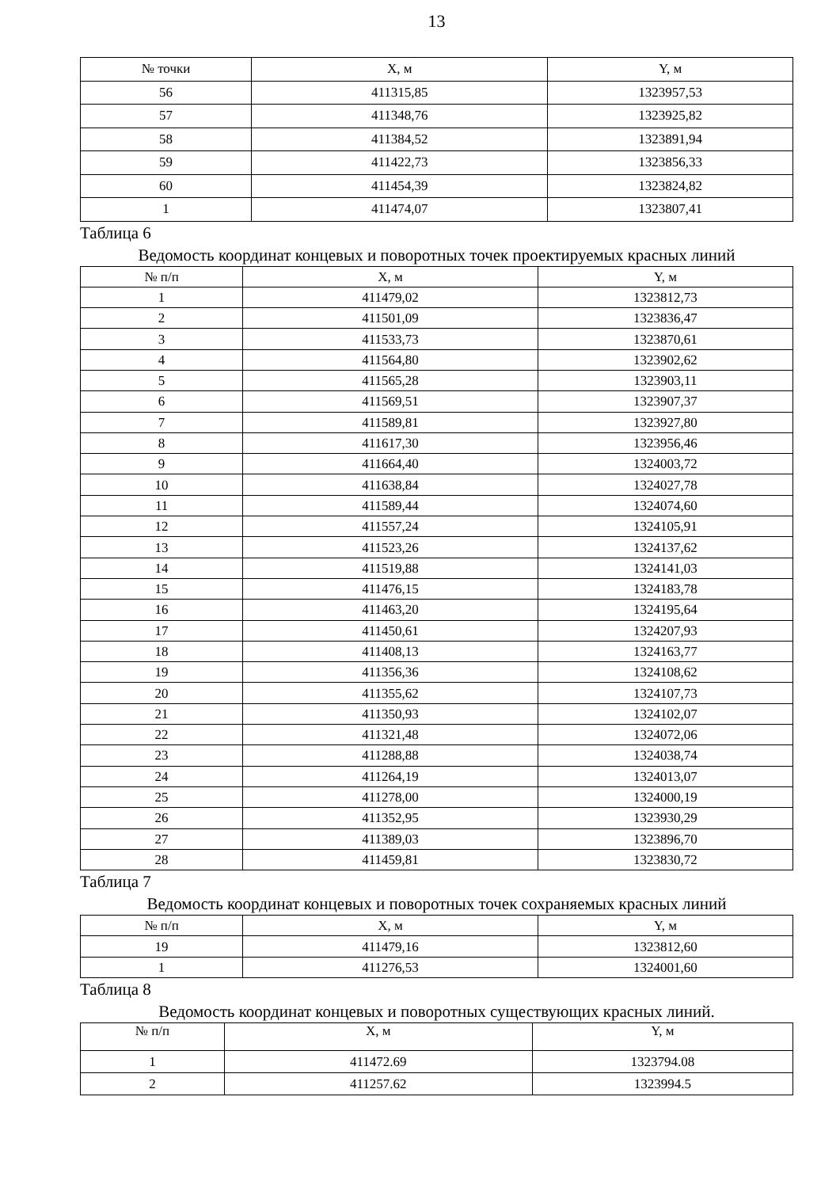13
| № точки | X, м | Y, м |
| --- | --- | --- |
| 56 | 411315,85 | 1323957,53 |
| 57 | 411348,76 | 1323925,82 |
| 58 | 411384,52 | 1323891,94 |
| 59 | 411422,73 | 1323856,33 |
| 60 | 411454,39 | 1323824,82 |
| 1 | 411474,07 | 1323807,41 |
Таблица 6
Ведомость координат концевых и поворотных точек проектируемых красных линий
| № п/п | X, м | Y, м |
| --- | --- | --- |
| 1 | 411479,02 | 1323812,73 |
| 2 | 411501,09 | 1323836,47 |
| 3 | 411533,73 | 1323870,61 |
| 4 | 411564,80 | 1323902,62 |
| 5 | 411565,28 | 1323903,11 |
| 6 | 411569,51 | 1323907,37 |
| 7 | 411589,81 | 1323927,80 |
| 8 | 411617,30 | 1323956,46 |
| 9 | 411664,40 | 1324003,72 |
| 10 | 411638,84 | 1324027,78 |
| 11 | 411589,44 | 1324074,60 |
| 12 | 411557,24 | 1324105,91 |
| 13 | 411523,26 | 1324137,62 |
| 14 | 411519,88 | 1324141,03 |
| 15 | 411476,15 | 1324183,78 |
| 16 | 411463,20 | 1324195,64 |
| 17 | 411450,61 | 1324207,93 |
| 18 | 411408,13 | 1324163,77 |
| 19 | 411356,36 | 1324108,62 |
| 20 | 411355,62 | 1324107,73 |
| 21 | 411350,93 | 1324102,07 |
| 22 | 411321,48 | 1324072,06 |
| 23 | 411288,88 | 1324038,74 |
| 24 | 411264,19 | 1324013,07 |
| 25 | 411278,00 | 1324000,19 |
| 26 | 411352,95 | 1323930,29 |
| 27 | 411389,03 | 1323896,70 |
| 28 | 411459,81 | 1323830,72 |
Таблица 7
Ведомость координат концевых и поворотных точек сохраняемых красных линий
| № п/п | X, м | Y, м |
| --- | --- | --- |
| 19 | 411479,16 | 1323812,60 |
| 1 | 411276,53 | 1324001,60 |
Таблица 8
Ведомость координат концевых и поворотных существующих красных линий.
| № п/п | X, м | Y, м |
| --- | --- | --- |
| 1 | 411472.69 | 1323794.08 |
| 2 | 411257.62 | 1323994.5 |